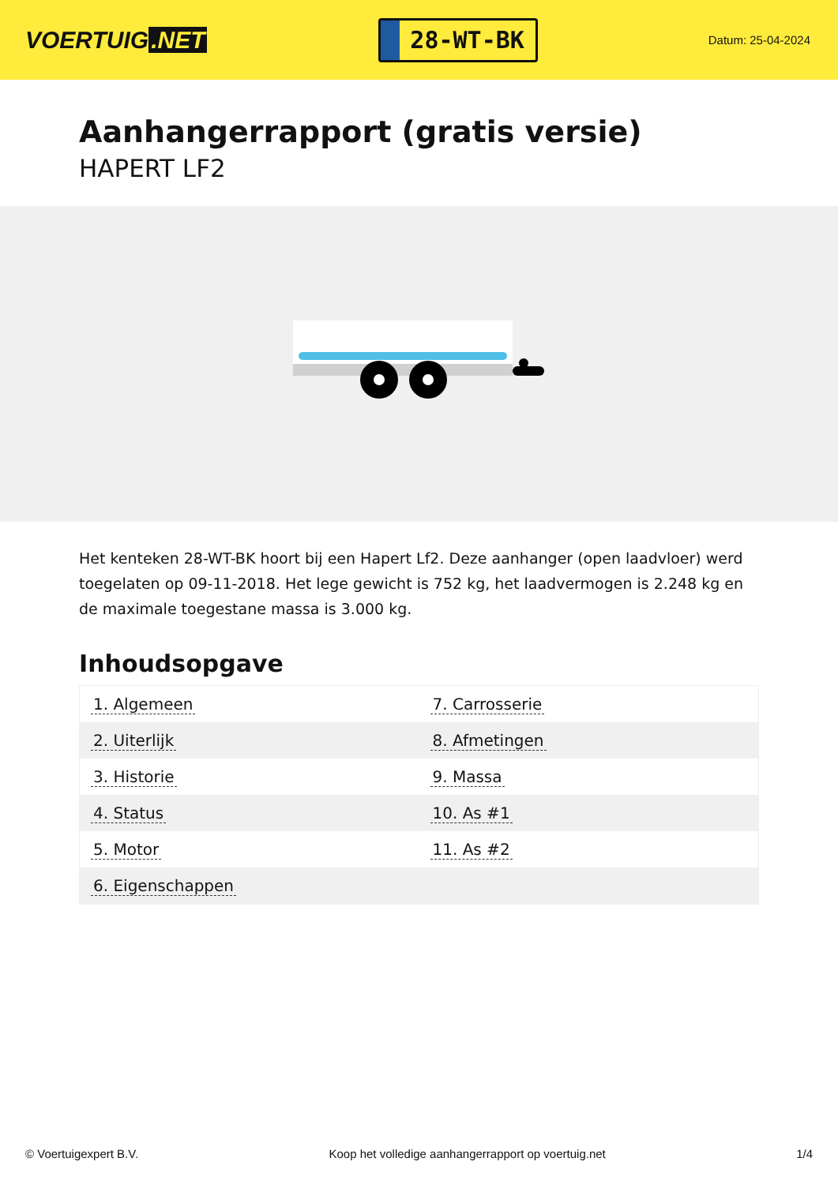VOERTUIG.NET
28-WT-BK
Datum: 25-04-2024
Aanhangerrapport (gratis versie)
HAPERT LF2
Het kenteken 28-WT-BK hoort bij een Hapert Lf2. Deze aanhanger (open laadvloer) werd toegelaten op 09-11-2018. Het lege gewicht is 752 kg, het laadvermogen is 2.248 kg en de maximale toegestane massa is 3.000 kg.
Inhoudsopgave
| 1. Algemeen | 7. Carrosserie |
| 2. Uiterlijk | 8. Afmetingen |
| 3. Historie | 9. Massa |
| 4. Status | 10. As #1 |
| 5. Motor | 11. As #2 |
| 6. Eigenschappen | |
© Voertuigexpert B.V. Koop het volledige aanhangerrapport op voertuig.net 1/4